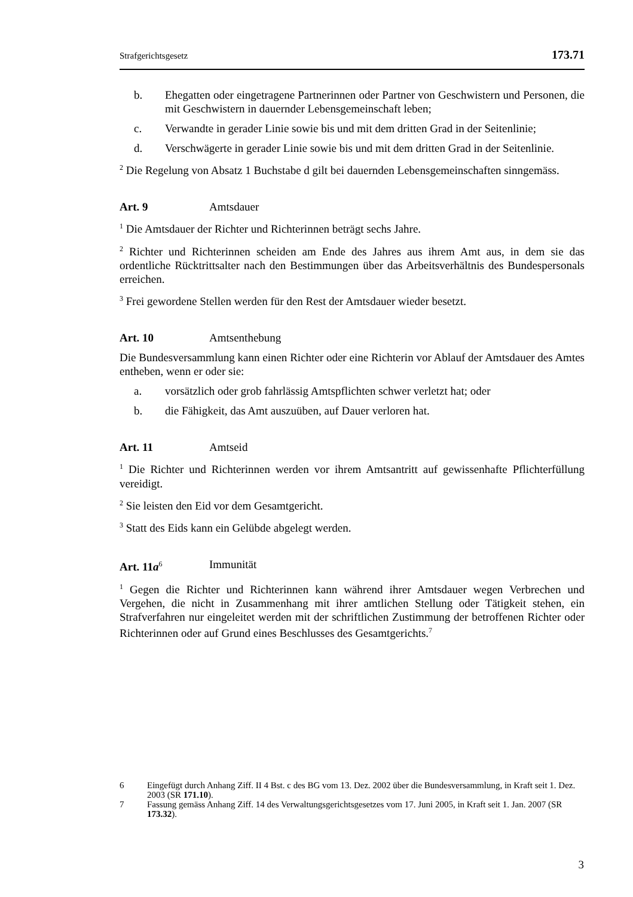Strafgerichtsgesetz 173.71
b. Ehegatten oder eingetragene Partnerinnen oder Partner von Geschwistern und Personen, die mit Geschwistern in dauernder Lebensgemeinschaft leben;
c. Verwandte in gerader Linie sowie bis und mit dem dritten Grad in der Seitenlinie;
d. Verschwägerte in gerader Linie sowie bis und mit dem dritten Grad in der Seitenlinie.
<sup>2</sup> Die Regelung von Absatz 1 Buchstabe d gilt bei dauernden Lebensgemeinschaften sinngemäss.
Art. 9 Amtsdauer
<sup>1</sup> Die Amtsdauer der Richter und Richterinnen beträgt sechs Jahre.
<sup>2</sup> Richter und Richterinnen scheiden am Ende des Jahres aus ihrem Amt aus, in dem sie das ordentliche Rücktrittsalter nach den Bestimmungen über das Arbeitsverhältnis des Bundespersonals erreichen.
<sup>3</sup> Frei gewordene Stellen werden für den Rest der Amtsdauer wieder besetzt.
Art. 10 Amtsenthebung
Die Bundesversammlung kann einen Richter oder eine Richterin vor Ablauf der Amtsdauer des Amtes entheben, wenn er oder sie:
a. vorsätzlich oder grob fahrlässig Amtspflichten schwer verletzt hat; oder
b. die Fähigkeit, das Amt auszuüben, auf Dauer verloren hat.
Art. 11 Amtseid
<sup>1</sup> Die Richter und Richterinnen werden vor ihrem Amtsantritt auf gewissenhafte Pflichterfüllung vereidigt.
<sup>2</sup> Sie leisten den Eid vor dem Gesamtgericht.
<sup>3</sup> Statt des Eids kann ein Gelübde abgelegt werden.
Art. 11a<sup>6</sup> Immunität
<sup>1</sup> Gegen die Richter und Richterinnen kann während ihrer Amtsdauer wegen Verbrechen und Vergehen, die nicht in Zusammenhang mit ihrer amtlichen Stellung oder Tätigkeit stehen, ein Strafverfahren nur eingeleitet werden mit der schriftlichen Zustimmung der betroffenen Richter oder Richterinnen oder auf Grund eines Beschlusses des Gesamtgerichts.<sup>7</sup>
6 Eingefügt durch Anhang Ziff. II 4 Bst. c des BG vom 13. Dez. 2002 über die Bundesversammlung, in Kraft seit 1. Dez. 2003 (SR 171.10).
7 Fassung gemäss Anhang Ziff. 14 des Verwaltungsgerichtsgesetzes vom 17. Juni 2005, in Kraft seit 1. Jan. 2007 (SR 173.32).
3